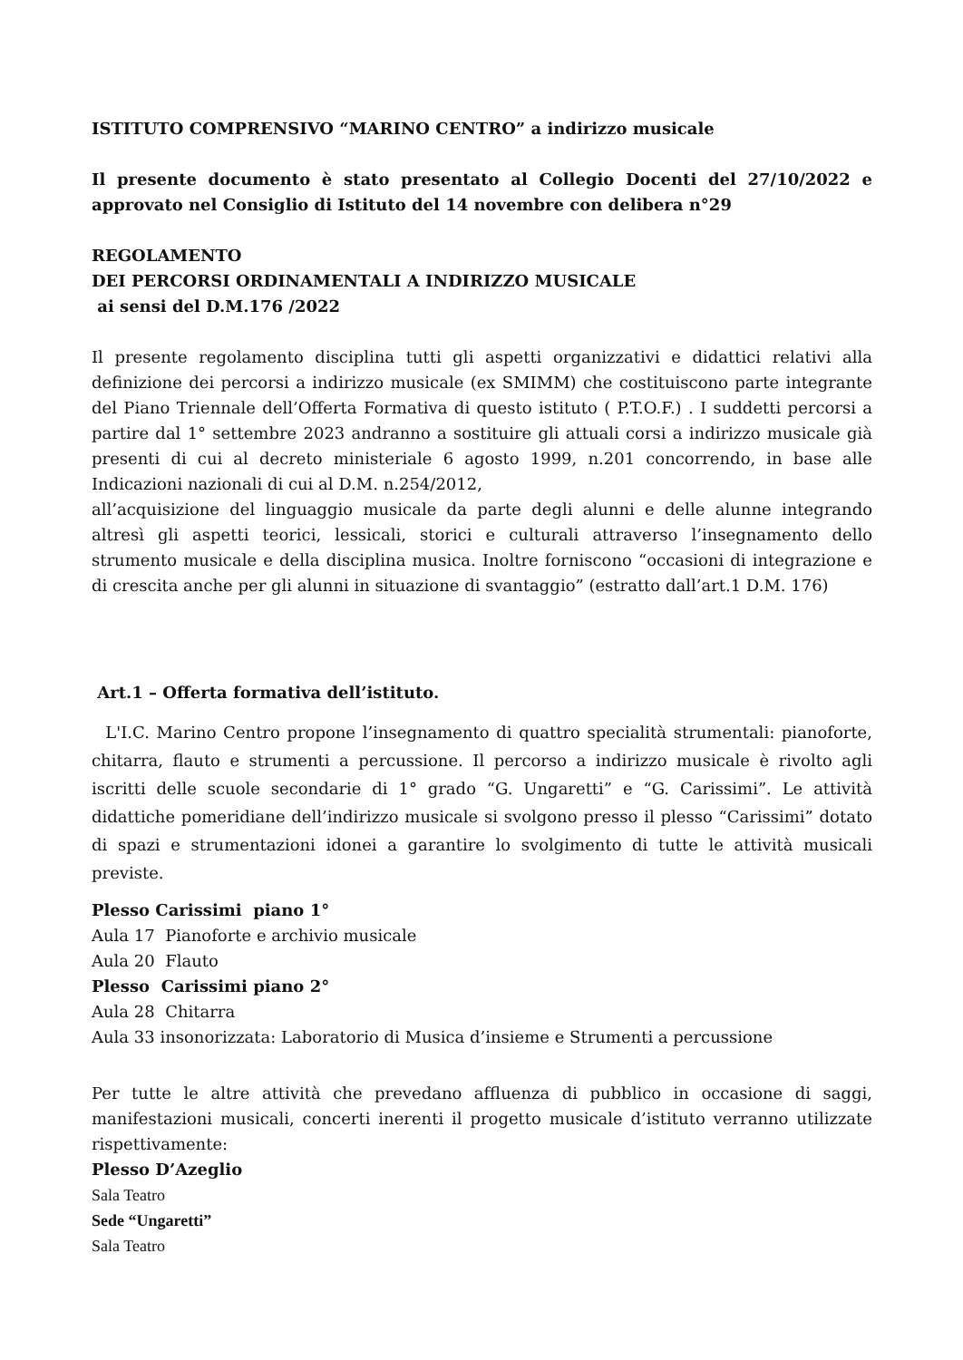ISTITUTO COMPRENSIVO “MARINO CENTRO” a indirizzo musicale
Il presente documento è stato presentato al Collegio Docenti del 27/10/2022 e approvato nel Consiglio di Istituto del 14 novembre con delibera n°29
REGOLAMENTO
DEI PERCORSI ORDINAMENTALI A INDIRIZZO MUSICALE
ai sensi del D.M.176 /2022
Il presente regolamento disciplina tutti gli aspetti organizzativi e didattici relativi alla definizione dei percorsi a indirizzo musicale (ex SMIMM) che costituiscono parte integrante del Piano Triennale dell’Offerta Formativa di questo istituto ( P.T.O.F.) . I suddetti percorsi a partire dal 1° settembre 2023 andranno a sostituire gli attuali corsi a indirizzo musicale già presenti di cui al decreto ministeriale 6 agosto 1999, n.201 concorrendo, in base alle Indicazioni nazionali di cui al D.M. n.254/2012,
all’acquisizione del linguaggio musicale da parte degli alunni e delle alunne integrando altresì gli aspetti teorici, lessicali, storici e culturali attraverso l’insegnamento dello strumento musicale e della disciplina musica. Inoltre forniscono “occasioni di integrazione e di crescita anche per gli alunni in situazione di svantaggio” (estratto dall’art.1 D.M. 176)
Art.1 – Offerta formativa dell’istituto.
L'I.C. Marino Centro propone l’insegnamento di quattro specialità strumentali: pianoforte, chitarra, flauto e strumenti a percussione. Il percorso a indirizzo musicale è rivolto agli iscritti delle scuole secondarie di 1° grado “G. Ungaretti” e “G. Carissimi”. Le attività didattiche pomeridiane dell’indirizzo musicale si svolgono presso il plesso “Carissimi” dotato di spazi e strumentazioni idonei a garantire lo svolgimento di tutte le attività musicali previste.
Plesso Carissimi piano 1°
Aula 17 Pianoforte e archivio musicale
Aula 20 Flauto
Plesso Carissimi piano 2°
Aula 28 Chitarra
Aula 33 insonorizzata: Laboratorio di Musica d’insieme e Strumenti a percussione
Per tutte le altre attività che prevedano affluenza di pubblico in occasione di saggi, manifestazioni musicali, concerti inerenti il progetto musicale d’istituto verranno utilizzate rispettivamente:
Plesso D’Azeglio
Sala Teatro
Sede “Ungaretti”
Sala Teatro